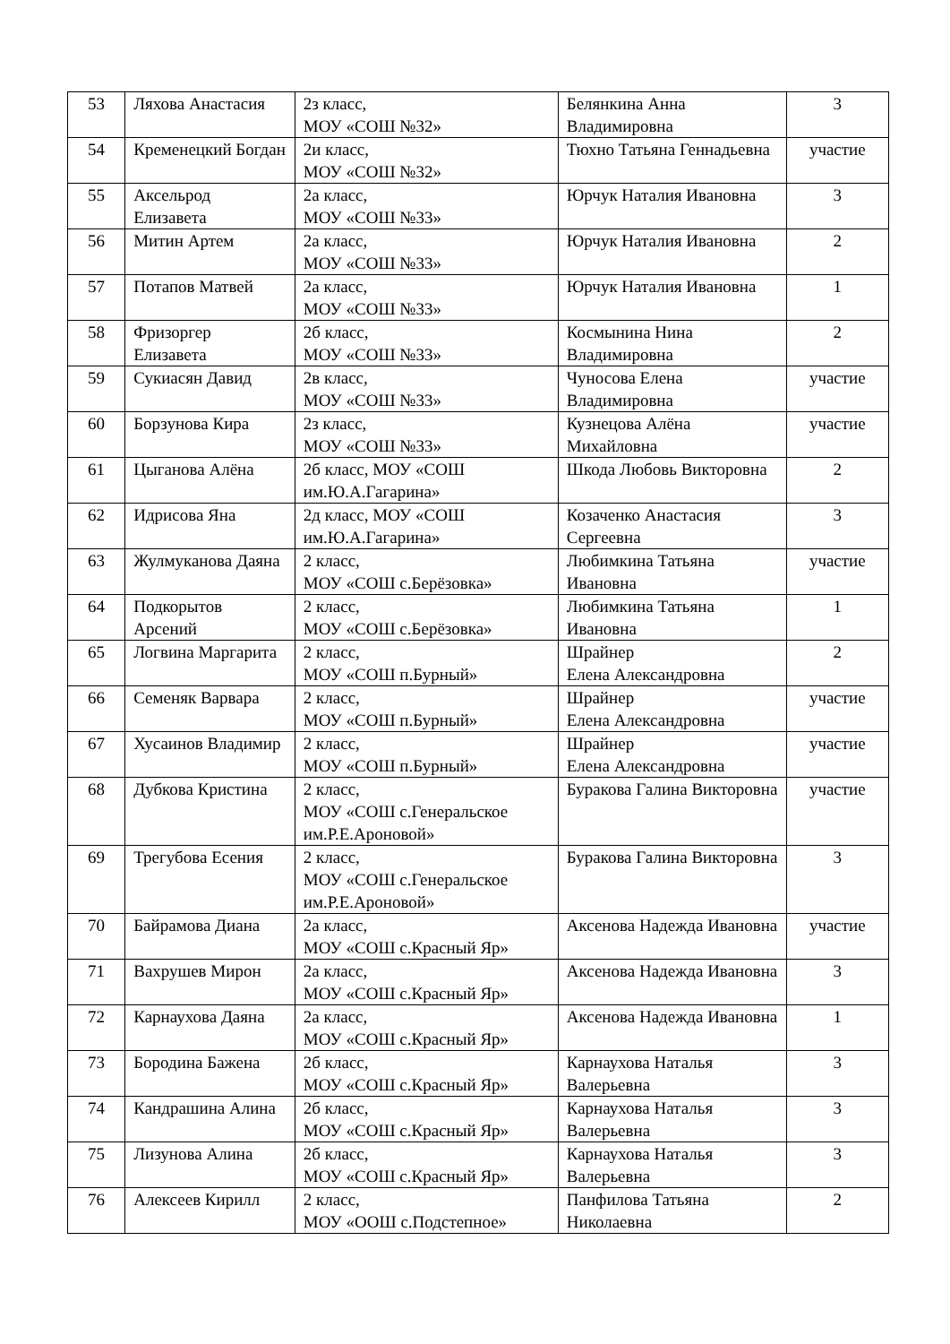| 53 | Ляхова Анастасия | 2з класс, МОУ «СОШ №32» | Белянкина Анна Владимировна | 3 |
| 54 | Кременецкий Богдан | 2и класс, МОУ «СОШ №32» | Тюхно Татьяна Геннадьевна | участие |
| 55 | Аксельрод Елизавета | 2а класс, МОУ «СОШ №33» | Юрчук Наталия Ивановна | 3 |
| 56 | Митин Артем | 2а класс, МОУ «СОШ №33» | Юрчук Наталия Ивановна | 2 |
| 57 | Потапов Матвей | 2а класс, МОУ «СОШ №33» | Юрчук Наталия Ивановна | 1 |
| 58 | Фризоргер Елизавета | 2б класс, МОУ «СОШ №33» | Космынина Нина Владимировна | 2 |
| 59 | Сукиасян Давид | 2в класс, МОУ «СОШ №33» | Чуносова Елена Владимировна | участие |
| 60 | Борзунова Кира | 2з класс, МОУ «СОШ №33» | Кузнецова Алёна Михайловна | участие |
| 61 | Цыганова Алёна | 2б класс, МОУ «СОШ им.Ю.А.Гагарина» | Шкода Любовь Викторовна | 2 |
| 62 | Идрисова Яна | 2д класс, МОУ «СОШ им.Ю.А.Гагарина» | Козаченко Анастасия Сергеевна | 3 |
| 63 | Жулмуканова Даяна | 2 класс, МОУ «СОШ с.Берёзовка» | Любимкина Татьяна Ивановна | участие |
| 64 | Подкорытов Арсений | 2 класс, МОУ «СОШ с.Берёзовка» | Любимкина Татьяна Ивановна | 1 |
| 65 | Логвина Маргарита | 2 класс, МОУ «СОШ п.Бурный» | Шрайнер Елена Александровна | 2 |
| 66 | Семеняк Варвара | 2 класс, МОУ «СОШ п.Бурный» | Шрайнер Елена Александровна | участие |
| 67 | Хусаинов Владимир | 2 класс, МОУ «СОШ п.Бурный» | Шрайнер Елена Александровна | участие |
| 68 | Дубкова Кристина | 2 класс, МОУ «СОШ с.Генеральское им.Р.Е.Ароновой» | Буракова Галина Викторовна | участие |
| 69 | Трегубова Есения | 2 класс, МОУ «СОШ с.Генеральское им.Р.Е.Ароновой» | Буракова Галина Викторовна | 3 |
| 70 | Байрамова Диана | 2а класс, МОУ «СОШ с.Красный Яр» | Аксенова Надежда Ивановна | участие |
| 71 | Вахрушев Мирон | 2а класс, МОУ «СОШ с.Красный Яр» | Аксенова Надежда Ивановна | 3 |
| 72 | Карнаухова Даяна | 2а класс, МОУ «СОШ с.Красный Яр» | Аксенова Надежда Ивановна | 1 |
| 73 | Бородина Бажена | 2б класс, МОУ «СОШ с.Красный Яр» | Карнаухова Наталья Валерьевна | 3 |
| 74 | Кандрашина Алина | 2б класс, МОУ «СОШ с.Красный Яр» | Карнаухова Наталья Валерьевна | 3 |
| 75 | Лизунова Алина | 2б класс, МОУ «СОШ с.Красный Яр» | Карнаухова Наталья Валерьевна | 3 |
| 76 | Алексеев Кирилл | 2 класс, МОУ «ООШ с.Подстепное» | Панфилова Татьяна Николаевна | 2 |